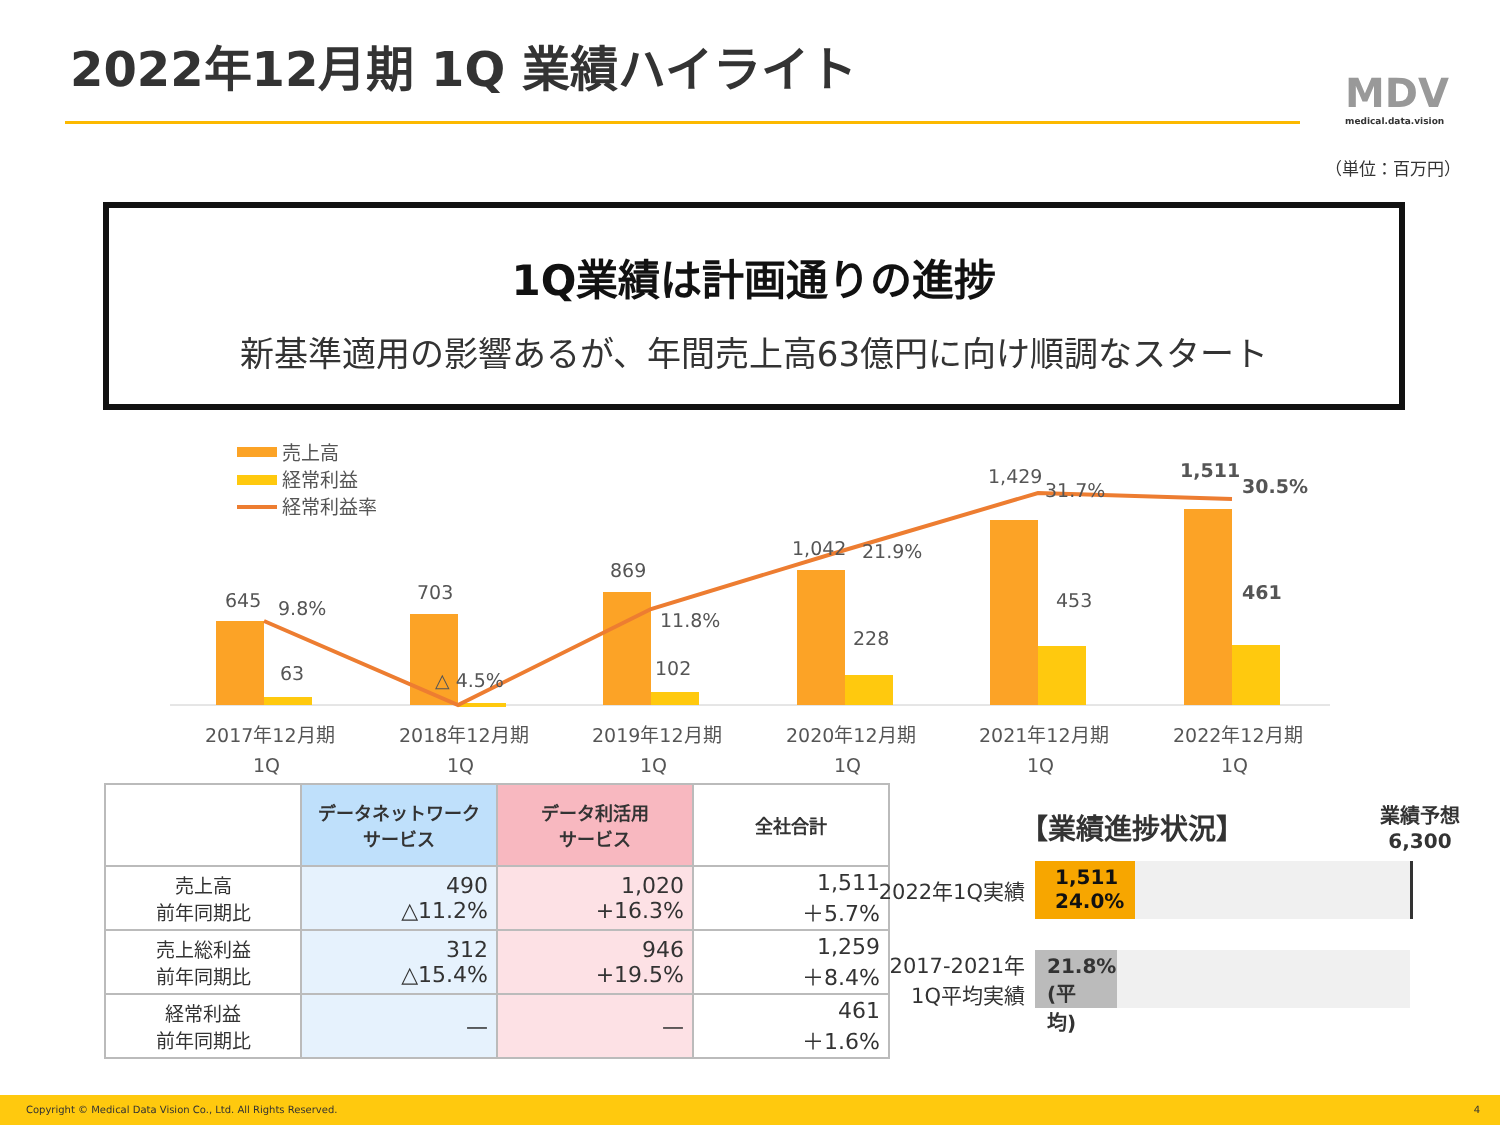2022年12月期 1Q 業績ハイライト
MDV
medical.data.vision
（単位：百万円）
1Q業績は計画通りの進捗
新基準適用の影響あるが、年間売上高63億円に向け順調なスタート
売上高
経常利益
経常利益率
645
63
9.8%
703
△ 4.5%
869
102
11.8%
1,042
228
21.9%
1,429
453
31.7%
1,511
461
30.5%
2017年12月期
1Q
2018年12月期
1Q
2019年12月期
1Q
2020年12月期
1Q
2021年12月期
1Q
2022年12月期
1Q
| | データネットワーク サービス | データ利活用 サービス | 全社合計 |
| --- | --- | --- | --- |
| 売上高 前年同期比 | 490 △11.2% | 1,020 +16.3% | 1,511 ＋5.7% |
| 売上総利益 前年同期比 | 312 △15.4% | 946 +19.5% | 1,259 ＋8.4% |
| 経常利益 前年同期比 | — | — | 461 ＋1.6% |
【業績進捗状況】 業績予想
6,300
2022年1Q実績
1,511
24.0%
2017-2021年
1Q平均実績
21.8%
(平均)
Copyright © Medical Data Vision Co., Ltd. All Rights Reserved. 4